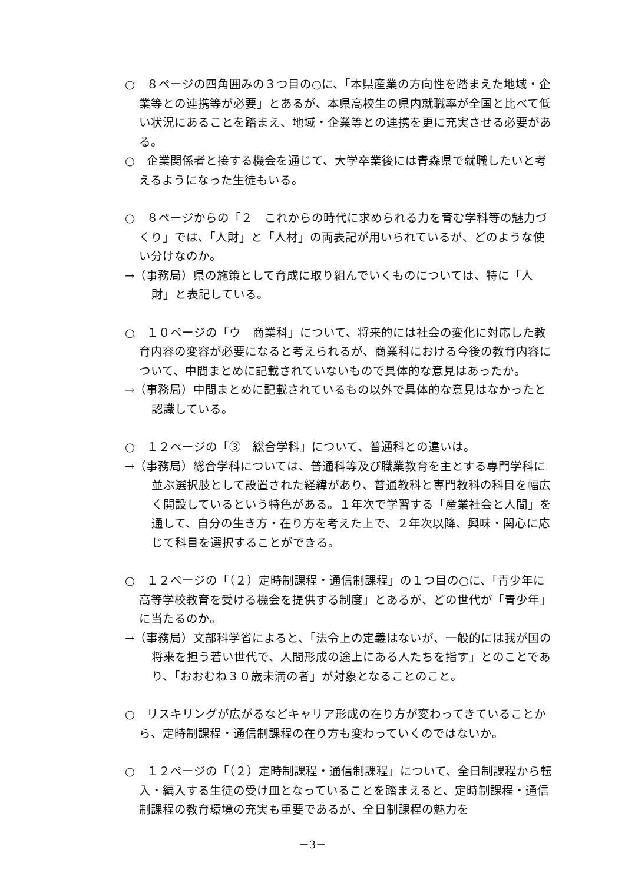○　８ページの四角囲みの３つ目の○に、「本県産業の方向性を踏まえた地域・企業等との連携等が必要」とあるが、本県高校生の県内就職率が全国と比べて低い状況にあることを踏まえ、地域・企業等との連携を更に充実させる必要がある。
○　企業関係者と接する機会を通じて、大学卒業後には青森県で就職したいと考えるようになった生徒もいる。
○　８ページからの「２　これからの時代に求められる力を育む学科等の魅力づくり」では、「人財」と「人材」の両表記が用いられているが、どのような使い分けなのか。
→（事務局）県の施策として育成に取り組んでいくものについては、特に「人財」と表記している。
○　１０ページの「ウ　商業科」について、将来的には社会の変化に対応した教育内容の変容が必要になると考えられるが、商業科における今後の教育内容について、中間まとめに記載されていないもので具体的な意見はあったか。
→（事務局）中間まとめに記載されているもの以外で具体的な意見はなかったと認識している。
○　１２ページの「③　総合学科」について、普通科との違いは。
→（事務局）総合学科については、普通科等及び職業教育を主とする専門学科に並ぶ選択肢として設置された経緯があり、普通教科と専門教科の科目を幅広く開設しているという特色がある。１年次で学習する「産業社会と人間」を通して、自分の生き方・在り方を考えた上で、２年次以降、興味・関心に応じて科目を選択することができる。
○　１２ページの「（２）定時制課程・通信制課程」の１つ目の○に、「青少年に高等学校教育を受ける機会を提供する制度」とあるが、どの世代が「青少年」に当たるのか。
→（事務局）文部科学省によると、「法令上の定義はないが、一般的には我が国の将来を担う若い世代で、人間形成の途上にある人たちを指す」とのことであり、「おおむね３０歳未満の者」が対象となることのこと。
○　リスキリングが広がるなどキャリア形成の在り方が変わってきていることから、定時制課程・通信制課程の在り方も変わっていくのではないか。
○　１２ページの「（２）定時制課程・通信制課程」について、全日制課程から転入・編入する生徒の受け皿となっていることを踏まえると、定時制課程・通信制課程の教育環境の充実も重要であるが、全日制課程の魅力を
－3－